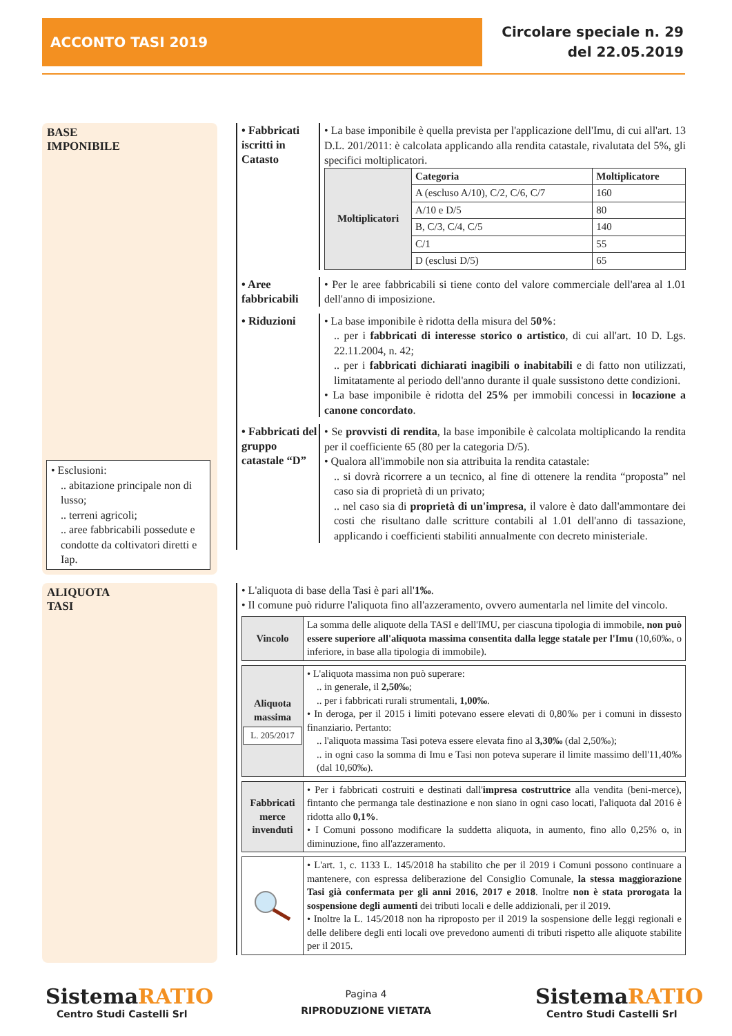ACCONTO TASI 2019
Circolare speciale n. 29
del 22.05.2019
BASE
IMPONIBILE
• Esclusioni:
.. abitazione principale non di lusso;
.. terreni agricoli;
.. aree fabbricabili possedute e condotte da coltivatori diretti e Iap.
• Fabbricati iscritti in Catasto
• La base imponibile è quella prevista per l'applicazione dell'Imu, di cui all'art. 13 D.L. 201/2011: è calcolata applicando alla rendita catastale, rivalutata del 5%, gli specifici moltiplicatori.
| Moltiplicatori | Categoria | Moltiplicatore |
| | A (escluso A/10), C/2, C/6, C/7 | 160 |
| | A/10 e D/5 | 80 |
| | B, C/3, C/4, C/5 | 140 |
| | C/1 | 55 |
| | D (esclusi D/5) | 65 |
• Aree fabbricabili
• Per le aree fabbricabili si tiene conto del valore commerciale dell'area al 1.01 dell'anno di imposizione.
• Riduzioni
• La base imponibile è ridotta della misura del 50%:
.. per i fabbricati di interesse storico o artistico, di cui all'art. 10 D. Lgs. 22.11.2004, n. 42;
.. per i fabbricati dichiarati inagibili o inabitabili e di fatto non utilizzati, limitatamente al periodo dell'anno durante il quale sussistono dette condizioni.
• La base imponibile è ridotta del 25% per immobili concessi in locazione a canone concordato.
• Fabbricati del gruppo catastale “D”
• Se provvisti di rendita, la base imponibile è calcolata moltiplicando la rendita per il coefficiente 65 (80 per la categoria D/5).
• Qualora all'immobile non sia attribuita la rendita catastale:
.. si dovrà ricorrere a un tecnico, al fine di ottenere la rendita “proposta” nel caso sia di proprietà di un privato;
.. nel caso sia di proprietà di un'impresa, il valore è dato dall'ammontare dei costi che risultano dalle scritture contabili al 1.01 dell'anno di tassazione, applicando i coefficienti stabiliti annualmente con decreto ministeriale.
ALIQUOTA
TASI
• L'aliquota di base della Tasi è pari all'1‰.
• Il comune può ridurre l'aliquota fino all'azzeramento, ovvero aumentarla nel limite del vincolo.
Vincolo La somma delle aliquote della TASI e dell'IMU, per ciascuna tipologia di immobile, non può essere superiore all'aliquota massima consentita dalla legge statale per l'Imu (10,60‰, o inferiore, in base alla tipologia di immobile).
Aliquota massima
L. 205/2017
• L'aliquota massima non può superare:
.. in generale, il 2,50‰;
.. per i fabbricati rurali strumentali, 1,00‰.
• In deroga, per il 2015 i limiti potevano essere elevati di 0,80‰ per i comuni in dissesto finanziario. Pertanto:
.. l'aliquota massima Tasi poteva essere elevata fino al 3,30‰ (dal 2,50‰);
.. in ogni caso la somma di Imu e Tasi non poteva superare il limite massimo dell'11,40‰ (dal 10,60‰).
Fabbricati merce invenduti
• Per i fabbricati costruiti e destinati dall'impresa costruttrice alla vendita (beni-merce), fintanto che permanga tale destinazione e non siano in ogni caso locati, l'aliquota dal 2016 è ridotta allo 0,1%.
• I Comuni possono modificare la suddetta aliquota, in aumento, fino allo 0,25% o, in diminuzione, fino all'azzeramento.
• L'art. 1, c. 1133 L. 145/2018 ha stabilito che per il 2019 i Comuni possono continuare a mantenere, con espressa deliberazione del Consiglio Comunale, la stessa maggiorazione Tasi già confermata per gli anni 2016, 2017 e 2018. Inoltre non è stata prorogata la sospensione degli aumenti dei tributi locali e delle addizionali, per il 2019.
• Inoltre la L. 145/2018 non ha riproposto per il 2019 la sospensione delle leggi regionali e delle delibere degli enti locali ove prevedono aumenti di tributi rispetto alle aliquote stabilite per il 2015.
SistemaRATIO
Centro Studi Castelli Srl
Pagina 4
RIPRODUZIONE VIETATA
SistemaRATIO
Centro Studi Castelli Srl